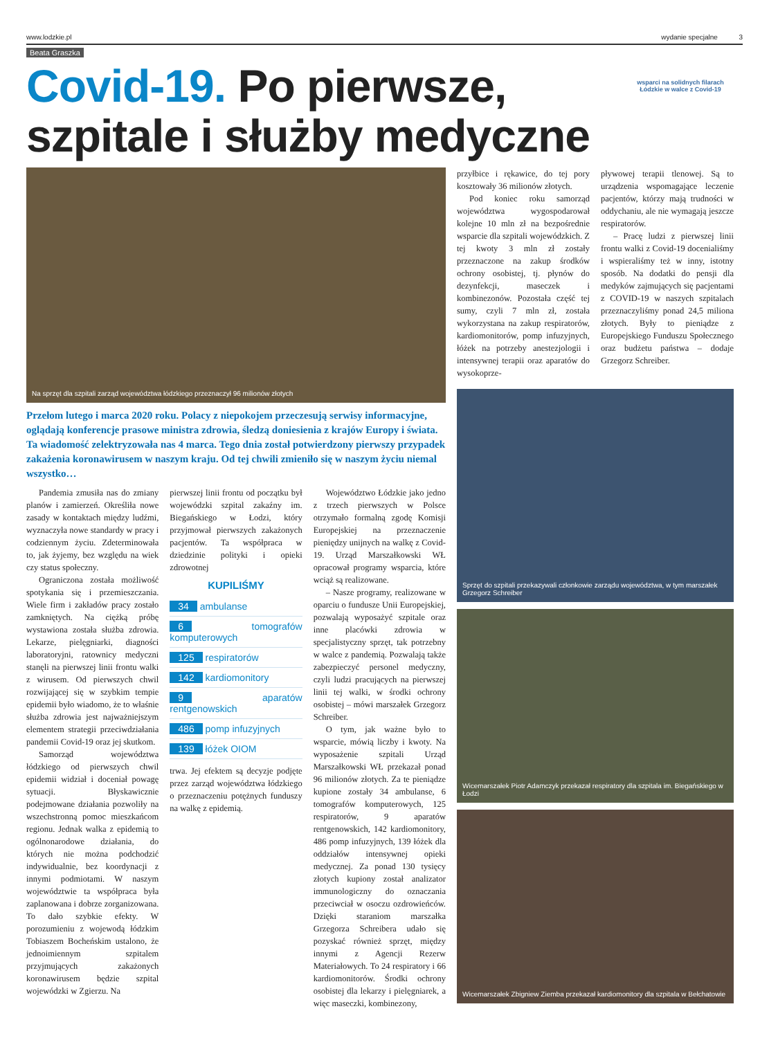www.lodzkie.pl wydanie specjalne 3
Beata Graszka
Covid-19. Po pierwsze,
szpitale i służby medyczne
wsparci na solidnych filarach
Łódzkie w walce z Covid-19
Na sprzęt dla szpitali zarząd województwa łódzkiego przeznaczył 96 milionów złotych
Przełom lutego i marca 2020 roku. Polacy z niepokojem przeczesują serwisy informacyjne, oglądają konferencje prasowe ministra zdrowia, śledzą doniesienia z krajów Europy i świata. Ta wiadomość zelektryzowała nas 4 marca. Tego dnia został potwierdzony pierwszy przypadek zakażenia koronawirusem w naszym kraju. Od tej chwili zmieniło się w naszym życiu niemal wszystko…
Pandemia zmusiła nas do zmiany planów i zamierzeń. Określiła nowe zasady w kontaktach między ludźmi, wyznaczyła nowe standardy w pracy i codziennym życiu. Zdeterminowała to, jak żyjemy, bez względu na wiek czy status społeczny.
Ograniczona została możliwość spotykania się i przemieszczania. Wiele firm i zakładów pracy zostało zamkniętych. Na ciężką próbę wystawiona została służba zdrowia. Lekarze, pielęgniarki, diagności laboratoryjni, ratownicy medyczni stanęli na pierwszej linii frontu walki z wirusem. Od pierwszych chwil rozwijającej się w szybkim tempie epidemii było wiadomo, że to właśnie służba zdrowia jest najważniejszym elementem strategii przeciwdziałania pandemii Covid-19 oraz jej skutkom.
Samorząd województwa łódzkiego od pierwszych chwil epidemii widział i doceniał powagę sytuacji. Błyskawicznie podejmowane działania pozwoliły na wszechstronną pomoc mieszkańcom regionu. Jednak walka z epidemią to ogólnonarodowe działania, do których nie można podchodzić indywidualnie, bez koordynacji z innymi podmiotami. W naszym województwie ta współpraca była zaplanowana i dobrze zorganizowana. To dało szybkie efekty. W porozumieniu z wojewodą łódzkim Tobiaszem Bocheńskim ustalono, że jednoimiennym szpitalem przyjmujących zakażonych koronawirusem będzie szpital wojewódzki w Zgierzu. Na
pierwszej linii frontu od początku był wojewódzki szpital zakaźny im. Biegańskiego w Łodzi, który przyjmował pierwszych zakażonych pacjentów. Ta współpraca w dziedzinie polityki i opieki zdrowotnej
KUPILIŚMY
34 ambulanse
6 tomografów komputerowych
125 respiratorów
142 kardiomonitory
9 aparatów rentgenowskich
486 pomp infuzyjnych
139 łóżek OIOM
trwa. Jej efektem są decyzje podjęte przez zarząd województwa łódzkiego o przeznaczeniu potężnych funduszy na walkę z epidemią.
Województwo Łódzkie jako jedno z trzech pierwszych w Polsce otrzymało formalną zgodę Komisji Europejskiej na przeznaczenie pieniędzy unijnych na walkę z Covid-19. Urząd Marszałkowski WŁ opracował programy wsparcia, które wciąż są realizowane.
– Nasze programy, realizowane w oparciu o fundusze Unii Europejskiej, pozwalają wyposażyć szpitale oraz inne placówki zdrowia w specjalistyczny sprzęt, tak potrzebny w walce z pandemią. Pozwalają także zabezpieczyć personel medyczny, czyli ludzi pracujących na pierwszej linii tej walki, w środki ochrony osobistej – mówi marszałek Grzegorz Schreiber.
O tym, jak ważne było to wsparcie, mówią liczby i kwoty. Na wyposażenie szpitali Urząd Marszałkowski WŁ przekazał ponad 96 milionów złotych. Za te pieniądze kupione zostały 34 ambulanse, 6 tomografów komputerowych, 125 respiratorów, 9 aparatów rentgenowskich, 142 kardiomonitory, 486 pomp infuzyjnych, 139 łóżek dla oddziałów intensywnej opieki medycznej. Za ponad 130 tysięcy złotych kupiony został analizator immunologiczny do oznaczania przeciwciał w osoczu ozdrowieńców. Dzięki staraniom marszałka Grzegorza Schreibera udało się pozyskać również sprzęt, między innymi z Agencji Rezerw Materiałowych. To 24 respiratory i 66 kardiomonitorów. Środki ochrony osobistej dla lekarzy i pielęgniarek, a więc maseczki, kombinezony,
przyłbice i rękawice, do tej pory kosztowały 36 milionów złotych.
Pod koniec roku samorząd województwa wygospodarował kolejne 10 mln zł na bezpośrednie wsparcie dla szpitali wojewódzkich. Z tej kwoty 3 mln zł zostały przeznaczone na zakup środków ochrony osobistej, tj. płynów do dezynfekcji, maseczek i kombinezonów. Pozostała część tej sumy, czyli 7 mln zł, została wykorzystana na zakup respiratorów, kardiomonitorów, pomp infuzyjnych, łóżek na potrzeby anestezjologii i intensywnej terapii oraz aparatów do wysokoprze-
pływowej terapii tlenowej. Są to urządzenia wspomagające leczenie pacjentów, którzy mają trudności w oddychaniu, ale nie wymagają jeszcze respiratorów.
– Pracę ludzi z pierwszej linii frontu walki z Covid-19 docenialiśmy i wspieraliśmy też w inny, istotny sposób. Na dodatki do pensji dla medyków zajmujących się pacjentami z COVID-19 w naszych szpitalach przeznaczyliśmy ponad 24,5 miliona złotych. Były to pieniądze z Europejskiego Funduszu Społecznego oraz budżetu państwa – dodaje Grzegorz Schreiber.
Sprzęt do szpitali przekazywali członkowie zarządu województwa, w tym marszałek Grzegorz Schreiber
Wicemarszałek Piotr Adamczyk przekazał respiratory dla szpitala im. Biegańskiego w Łodzi
Wicemarszałek Zbigniew Ziemba przekazał kardiomonitory dla szpitala w Bełchatowie